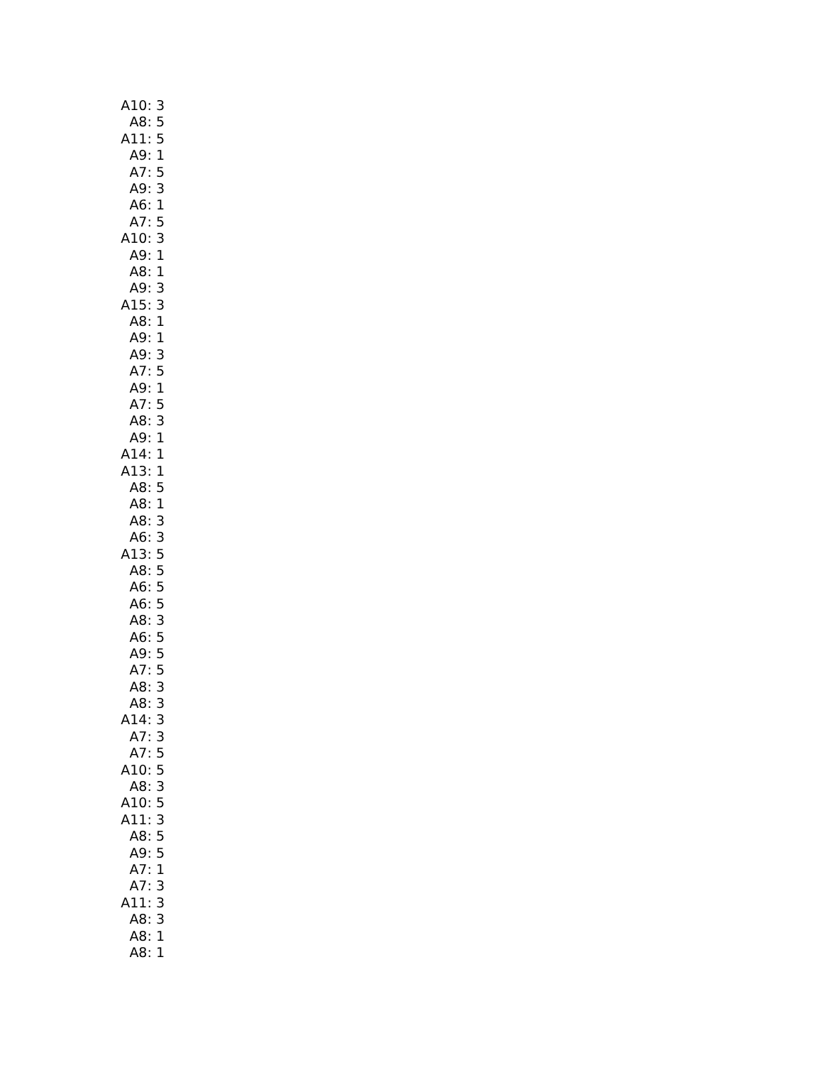A10: 3
A8: 5
A11: 5
A9: 1
A7: 5
A9: 3
A6: 1
A7: 5
A10: 3
A9: 1
A8: 1
A9: 3
A15: 3
A8: 1
A9: 1
A9: 3
A7: 5
A9: 1
A7: 5
A8: 3
A9: 1
A14: 1
A13: 1
A8: 5
A8: 1
A8: 3
A6: 3
A13: 5
A8: 5
A6: 5
A6: 5
A8: 3
A6: 5
A9: 5
A7: 5
A8: 3
A8: 3
A14: 3
A7: 3
A7: 5
A10: 5
A8: 3
A10: 5
A11: 3
A8: 5
A9: 5
A7: 1
A7: 3
A11: 3
A8: 3
A8: 1
A8: 1